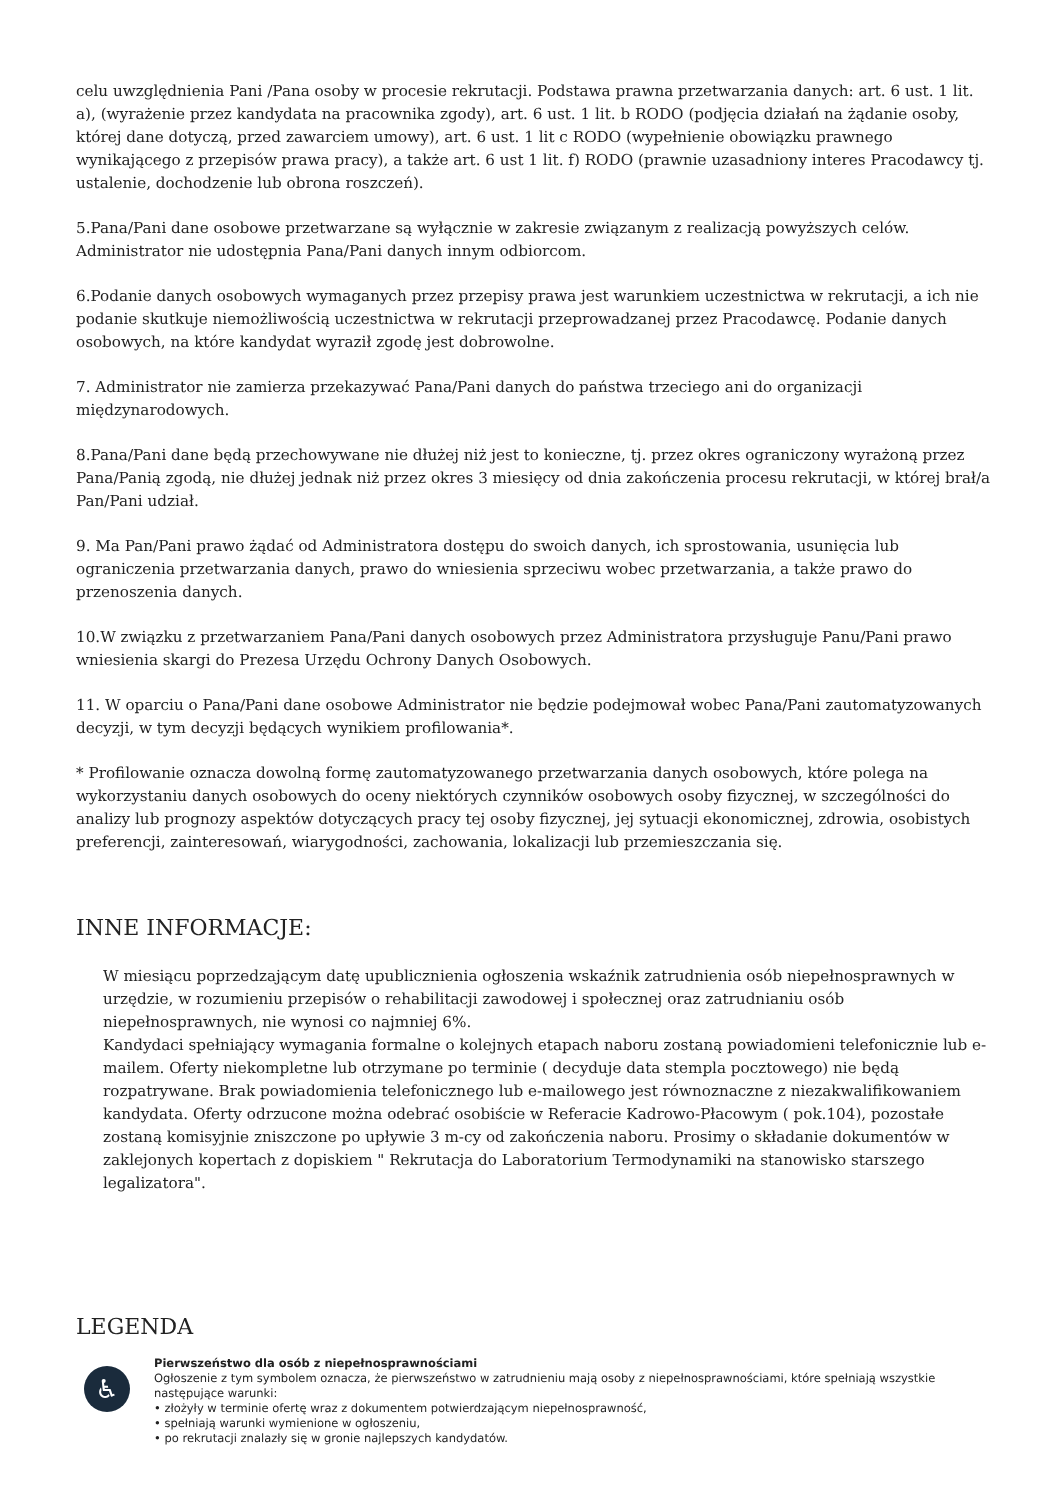celu uwzględnienia Pani /Pana osoby w procesie rekrutacji. Podstawa prawna przetwarzania danych: art. 6 ust. 1 lit. a), (wyrażenie przez kandydata na pracownika zgody), art. 6 ust. 1 lit. b RODO (podjęcia działań na żądanie osoby, której dane dotyczą, przed zawarciem umowy), art. 6 ust. 1 lit c RODO (wypełnienie obowiązku prawnego wynikającego z przepisów prawa pracy), a także art. 6 ust 1 lit. f) RODO (prawnie uzasadniony interes Pracodawcy tj. ustalenie, dochodzenie lub obrona roszczeń).
5.Pana/Pani dane osobowe przetwarzane są wyłącznie w zakresie związanym z realizacją powyższych celów.
Administrator nie udostępnia Pana/Pani danych innym odbiorcom.
6.Podanie danych osobowych wymaganych przez przepisy prawa jest warunkiem uczestnictwa w rekrutacji, a ich nie podanie skutkuje niemożliwością uczestnictwa w rekrutacji przeprowadzanej przez Pracodawcę. Podanie danych osobowych, na które kandydat wyraził zgodę jest dobrowolne.
7. Administrator nie zamierza przekazywać Pana/Pani danych do państwa trzeciego ani do organizacji międzynarodowych.
8.Pana/Pani dane będą przechowywane nie dłużej niż jest to konieczne, tj. przez okres ograniczony wyrażoną przez Pana/Panią zgodą, nie dłużej jednak niż przez okres 3 miesięcy od dnia zakończenia procesu rekrutacji, w której brał/a Pan/Pani udział.
9. Ma Pan/Pani prawo żądać od Administratora dostępu do swoich danych, ich sprostowania, usunięcia lub ograniczenia przetwarzania danych, prawo do wniesienia sprzeciwu wobec przetwarzania, a także prawo do przenoszenia danych.
10.W związku z przetwarzaniem Pana/Pani danych osobowych przez Administratora przysługuje Panu/Pani prawo wniesienia skargi do Prezesa Urzędu Ochrony Danych Osobowych.
11. W oparciu o Pana/Pani dane osobowe Administrator nie będzie podejmował wobec Pana/Pani zautomatyzowanych decyzji, w tym decyzji będących wynikiem profilowania*.
* Profilowanie oznacza dowolną formę zautomatyzowanego przetwarzania danych osobowych, które polega na wykorzystaniu danych osobowych do oceny niektórych czynników osobowych osoby fizycznej, w szczególności do analizy lub prognozy aspektów dotyczących pracy tej osoby fizycznej, jej sytuacji ekonomicznej, zdrowia, osobistych preferencji, zainteresowań, wiarygodności, zachowania, lokalizacji lub przemieszczania się.
INNE INFORMACJE:
W miesiącu poprzedzającym datę upublicznienia ogłoszenia wskaźnik zatrudnienia osób niepełnosprawnych w urzędzie, w rozumieniu przepisów o rehabilitacji zawodowej i społecznej oraz zatrudnianiu osób niepełnosprawnych, nie wynosi co najmniej 6%.
Kandydaci spełniający wymagania formalne o kolejnych etapach naboru zostaną powiadomieni telefonicznie lub e-mailem. Oferty niekompletne lub otrzymane po terminie ( decyduje data stempla pocztowego) nie będą rozpatrywane. Brak powiadomienia telefonicznego lub e-mailowego jest równoznaczne z niezakwalifikowaniem kandydata. Oferty odrzucone można odebrać osobiście w Referacie Kadrowo-Płacowym ( pok.104), pozostałe zostaną komisyjnie zniszczone po upływie 3 m-cy od zakończenia naboru. Prosimy o składanie dokumentów w zaklejonych kopertach z dopiskiem " Rekrutacja do Laboratorium Termodynamiki na stanowisko starszego legalizatora".
LEGENDA
♿
Pierwszeństwo dla osób z niepełnosprawnościami
Ogłoszenie z tym symbolem oznacza, że pierwszeństwo w zatrudnieniu mają osoby z niepełnosprawnościami, które spełniają wszystkie następujące warunki:
• złożyły w terminie ofertę wraz z dokumentem potwierdzającym niepełnosprawność,
• spełniają warunki wymienione w ogłoszeniu,
• po rekrutacji znalazły się w gronie najlepszych kandydatów.